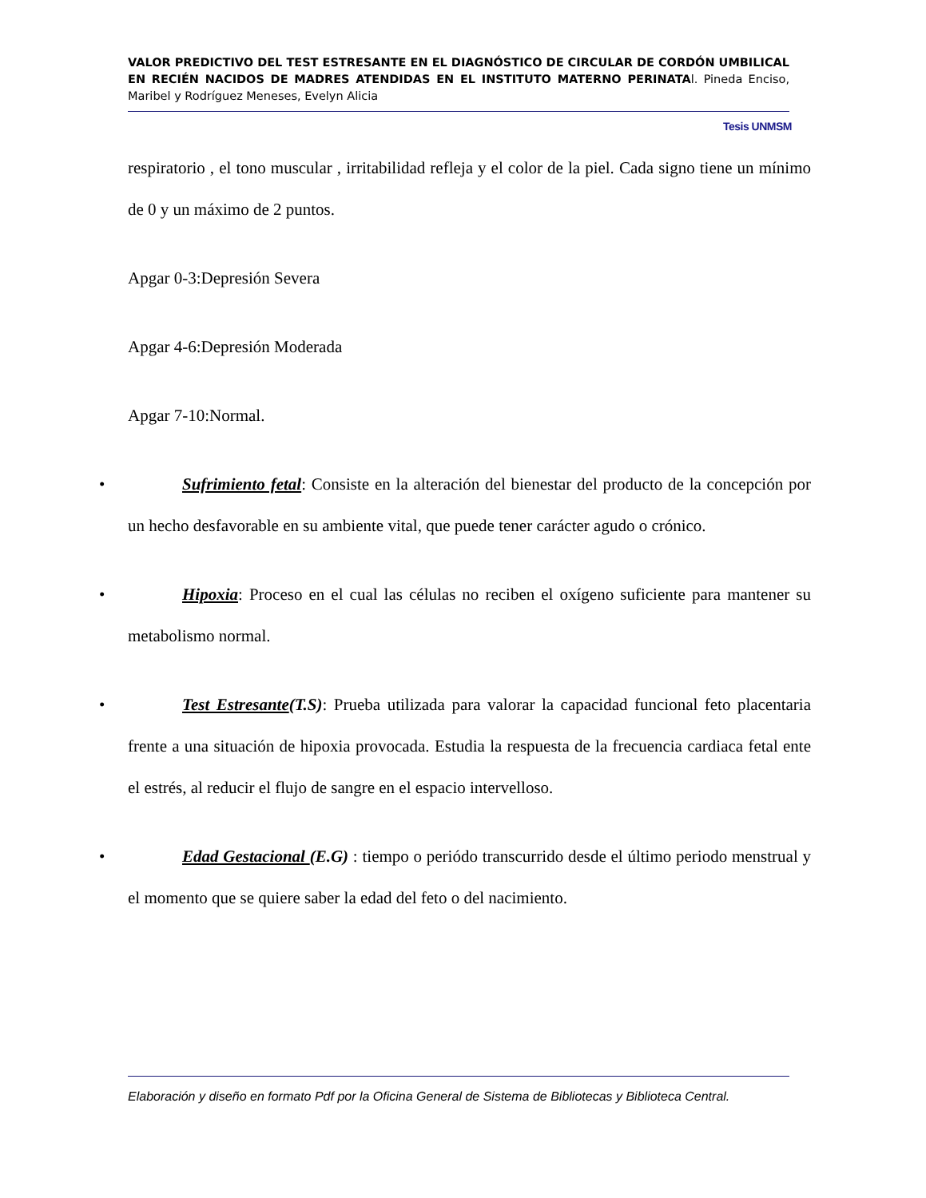VALOR PREDICTIVO DEL TEST ESTRESANTE EN EL DIAGNÓSTICO DE CIRCULAR DE CORDÓN UMBILICAL EN RECIÉN NACIDOS DE MADRES ATENDIDAS EN EL INSTITUTO MATERNO PERINATAl. Pineda Enciso, Maribel y Rodríguez Meneses, Evelyn Alicia
Tesis UNMSM
respiratorio , el tono muscular , irritabilidad refleja y el color de la piel. Cada signo tiene un mínimo de 0 y un máximo de 2 puntos.
Apgar 0-3:Depresión Severa
Apgar 4-6:Depresión Moderada
Apgar 7-10:Normal.
• Sufrimiento fetal: Consiste en la alteración del bienestar del producto de la concepción por un hecho desfavorable en su ambiente vital, que puede tener carácter agudo o crónico.
• Hipoxia: Proceso en el cual las células no reciben el oxígeno suficiente para mantener su metabolismo normal.
• Test Estresante(T.S): Prueba utilizada para valorar la capacidad funcional feto placentaria frente a una situación de hipoxia provocada. Estudia la respuesta de la frecuencia cardiaca fetal ente el estrés, al reducir el flujo de sangre en el espacio intervelloso.
• Edad Gestacional (E.G) : tiempo o periódo transcurrido desde el último periodo menstrual y el momento que se quiere saber la edad del feto o del nacimiento.
Elaboración y diseño en formato Pdf por la Oficina General de Sistema de Bibliotecas y Biblioteca Central.